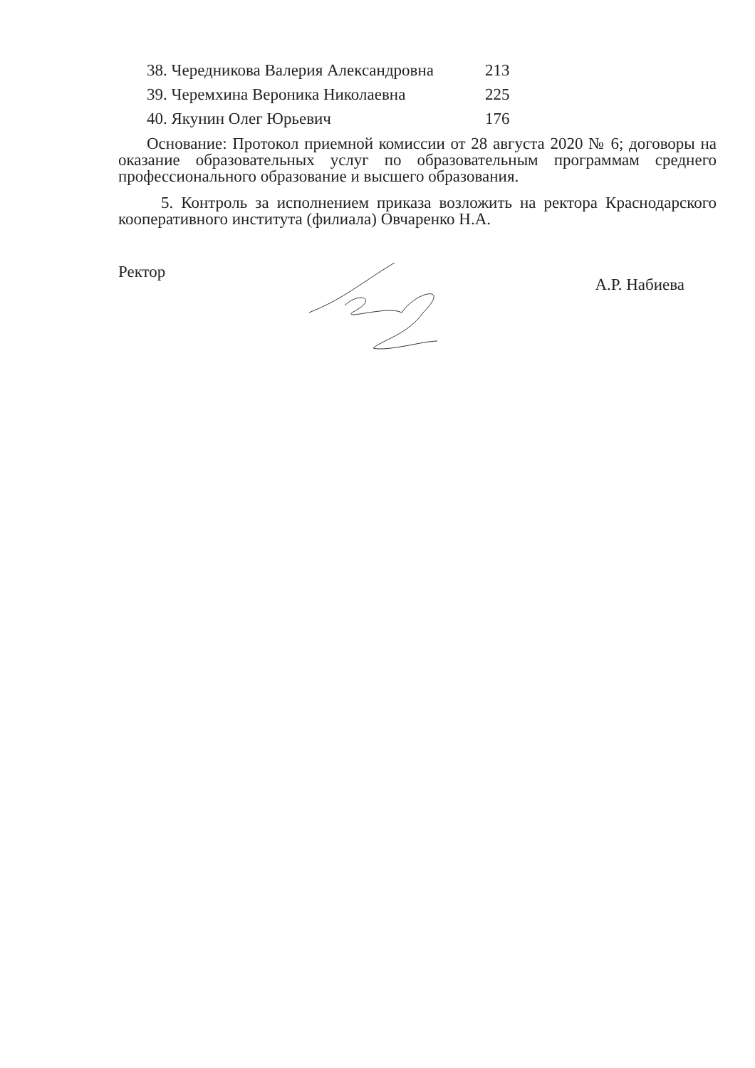38. Чередникова Валерия Александровна 213
39. Черемхина Вероника Николаевна 225
40. Якунин Олег Юрьевич 176
Основание: Протокол приемной комиссии от 28 августа 2020 № 6; договоры на оказание образовательных услуг по образовательным программам среднего профессионального образование и высшего образования.
5. Контроль за исполнением приказа возложить на ректора Краснодарского кооперативного института (филиала) Овчаренко Н.А.
Ректор А.Р. Набиева